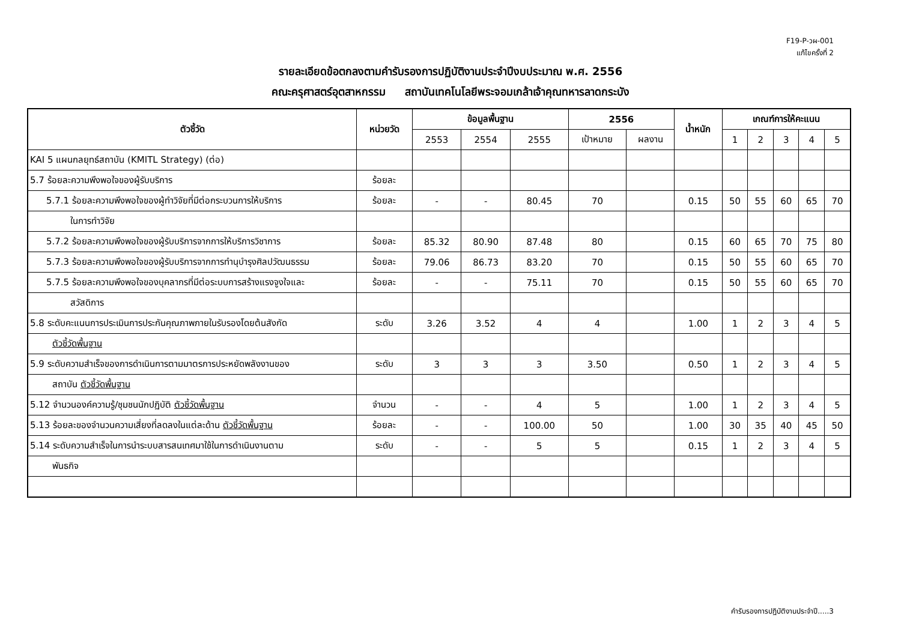F19-P-วผ-001
แก้ไขครั้งที่ 2
รายละเอียดข้อตกลงตามคำรับรองการปฏิบัติงานประจำปีงบประมาณ พ.ศ. 2556
คณะครุศาสตร์อุตสาหกรรม สถาบันเทคโนโลยีพระจอมเกล้าเจ้าคุณทหารลาดกระบัง
| ตัวชี้วัด | หน่วยวัด | ข้อมูลพื้นฐาน | | | 2556 | | น้ำหนัก | เกณฑ์การให้คะแนน | | | | |
| --- | --- | --- | --- | --- | --- | --- | --- | --- | --- | --- | --- | --- |
| | | 2553 | 2554 | 2555 | เป้าหมาย | ผลงาน | | 1 | 2 | 3 | 4 | 5 |
| KAI 5 แผนกลยุทธ์สถาบัน (KMITL Strategy) (ต่อ) | | | | | | | | | | | | |
| 5.7 ร้อยละความพึงพอใจของผู้รับบริการ | ร้อยละ | | | | | | | | | | | |
| 5.7.1 ร้อยละความพึงพอใจของผู้ทำวิจัยที่มีต่อกระบวนการให้บริการ | ร้อยละ | - | - | 80.45 | 70 | | 0.15 | 50 | 55 | 60 | 65 | 70 |
| ในการทำวิจัย | | | | | | | | | | | | |
| 5.7.2 ร้อยละความพึงพอใจของผู้รับบริการจากการให้บริการวิชาการ | ร้อยละ | 85.32 | 80.90 | 87.48 | 80 | | 0.15 | 60 | 65 | 70 | 75 | 80 |
| 5.7.3 ร้อยละความพึงพอใจของผู้รับบริการจากการทำนุบำรุงศิลปวัฒนธรรม | ร้อยละ | 79.06 | 86.73 | 83.20 | 70 | | 0.15 | 50 | 55 | 60 | 65 | 70 |
| 5.7.5 ร้อยละความพึงพอใจของบุคลากรที่มีต่อระบบการสร้างแรงจูงใจและ | ร้อยละ | - | - | 75.11 | 70 | | 0.15 | 50 | 55 | 60 | 65 | 70 |
| สวัสดิการ | | | | | | | | | | | | |
| 5.8 ระดับคะแนนการประเมินการประกันคุณภาพภายในรับรองโดยต้นสังกัด | ระดับ | 3.26 | 3.52 | 4 | 4 | | 1.00 | 1 | 2 | 3 | 4 | 5 |
| ตัวชี้วัดพื้นฐาน | | | | | | | | | | | | |
| 5.9 ระดับความสำเร็จของการดำเนินการตามมาตรการประหยัดพลังงานของ | ระดับ | 3 | 3 | 3 | 3.50 | | 0.50 | 1 | 2 | 3 | 4 | 5 |
| สถาบัน ตัวชี้วัดพื้นฐาน | | | | | | | | | | | | |
| 5.12 จำนวนองค์ความรู้/ชุมชนนักปฏิบัติ ตัวชี้วัดพื้นฐาน | จำนวน | - | - | 4 | 5 | | 1.00 | 1 | 2 | 3 | 4 | 5 |
| 5.13 ร้อยละของจำนวนความเสี่ยงที่ลดลงในแต่ละด้าน ตัวชี้วัดพื้นฐาน | ร้อยละ | - | - | 100.00 | 50 | | 1.00 | 30 | 35 | 40 | 45 | 50 |
| 5.14 ระดับความสำเร็จในการนำระบบสารสนเทศมาใช้ในการดำเนินงานตาม | ระดับ | - | - | 5 | 5 | | 0.15 | 1 | 2 | 3 | 4 | 5 |
| พันธกิจ | | | | | | | | | | | | |
คำรับรองการปฏิบัติงานประจำปี.....3